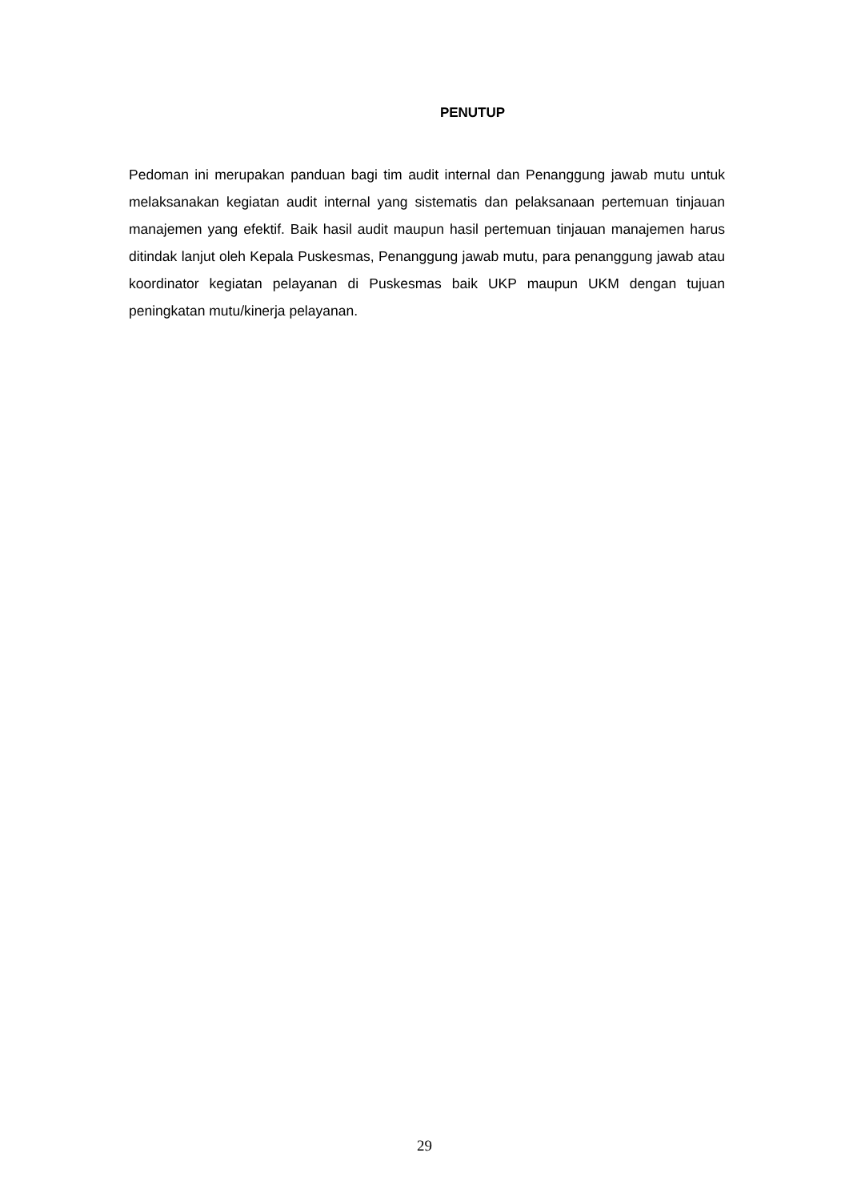PENUTUP
Pedoman ini merupakan panduan bagi tim audit internal dan Penanggung jawab mutu untuk melaksanakan kegiatan audit internal yang sistematis dan pelaksanaan pertemuan tinjauan manajemen yang efektif. Baik hasil audit maupun hasil pertemuan tinjauan manajemen harus ditindak lanjut oleh Kepala Puskesmas, Penanggung jawab mutu, para penanggung jawab atau koordinator kegiatan pelayanan di Puskesmas baik UKP maupun UKM dengan tujuan peningkatan mutu/kinerja pelayanan.
29